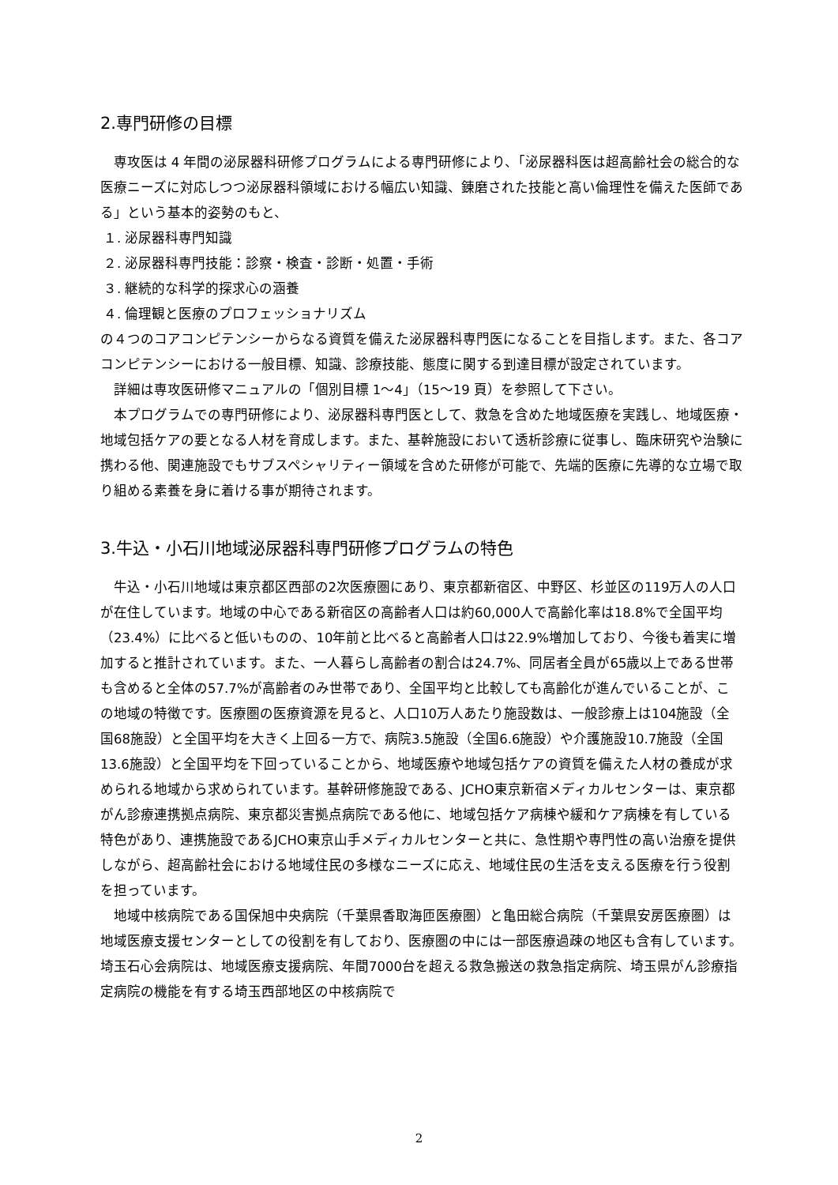2.専門研修の目標
専攻医は 4 年間の泌尿器科研修プログラムによる専門研修により、「泌尿器科医は超高齢社会の総合的な医療ニーズに対応しつつ泌尿器科領域における幅広い知識、錬磨された技能と高い倫理性を備えた医師である」という基本的姿勢のもと、
１. 泌尿器科専門知識
２. 泌尿器科専門技能：診察・検査・診断・処置・手術
３. 継続的な科学的探求心の涵養
４. 倫理観と医療のプロフェッショナリズム
の４つのコアコンピテンシーからなる資質を備えた泌尿器科専門医になることを目指します。また、各コアコンピテンシーにおける一般目標、知識、診療技能、態度に関する到達目標が設定されています。
詳細は専攻医研修マニュアルの「個別目標 1～4」（15～19 頁）を参照して下さい。
本プログラムでの専門研修により、泌尿器科専門医として、救急を含めた地域医療を実践し、地域医療・地域包括ケアの要となる人材を育成します。また、基幹施設において透析診療に従事し、臨床研究や治験に携わる他、関連施設でもサブスペシャリティー領域を含めた研修が可能で、先端的医療に先導的な立場で取り組める素養を身に着ける事が期待されます。
3.牛込・小石川地域泌尿器科専門研修プログラムの特色
牛込・小石川地域は東京都区西部の2次医療圏にあり、東京都新宿区、中野区、杉並区の119万人の人口が在住しています。地域の中心である新宿区の高齢者人口は約60,000人で高齢化率は18.8%で全国平均（23.4%）に比べると低いものの、10年前と比べると高齢者人口は22.9%増加しており、今後も着実に増加すると推計されています。また、一人暮らし高齢者の割合は24.7%、同居者全員が65歳以上である世帯も含めると全体の57.7%が高齢者のみ世帯であり、全国平均と比較しても高齢化が進んでいることが、この地域の特徴です。医療圏の医療資源を見ると、人口10万人あたり施設数は、一般診療上は104施設（全国68施設）と全国平均を大きく上回る一方で、病院3.5施設（全国6.6施設）や介護施設10.7施設（全国13.6施設）と全国平均を下回っていることから、地域医療や地域包括ケアの資質を備えた人材の養成が求められる地域から求められています。基幹研修施設である、JCHO東京新宿メディカルセンターは、東京都がん診療連携拠点病院、東京都災害拠点病院である他に、地域包括ケア病棟や緩和ケア病棟を有している特色があり、連携施設であるJCHO東京山手メディカルセンターと共に、急性期や専門性の高い治療を提供しながら、超高齢社会における地域住民の多様なニーズに応え、地域住民の生活を支える医療を行う役割を担っています。
地域中核病院である国保旭中央病院（千葉県香取海匝医療圏）と亀田総合病院（千葉県安房医療圏）は地域医療支援センターとしての役割を有しており、医療圏の中には一部医療過疎の地区も含有しています。埼玉石心会病院は、地域医療支援病院、年間7000台を超える救急搬送の救急指定病院、埼玉県がん診療指定病院の機能を有する埼玉西部地区の中核病院で
2